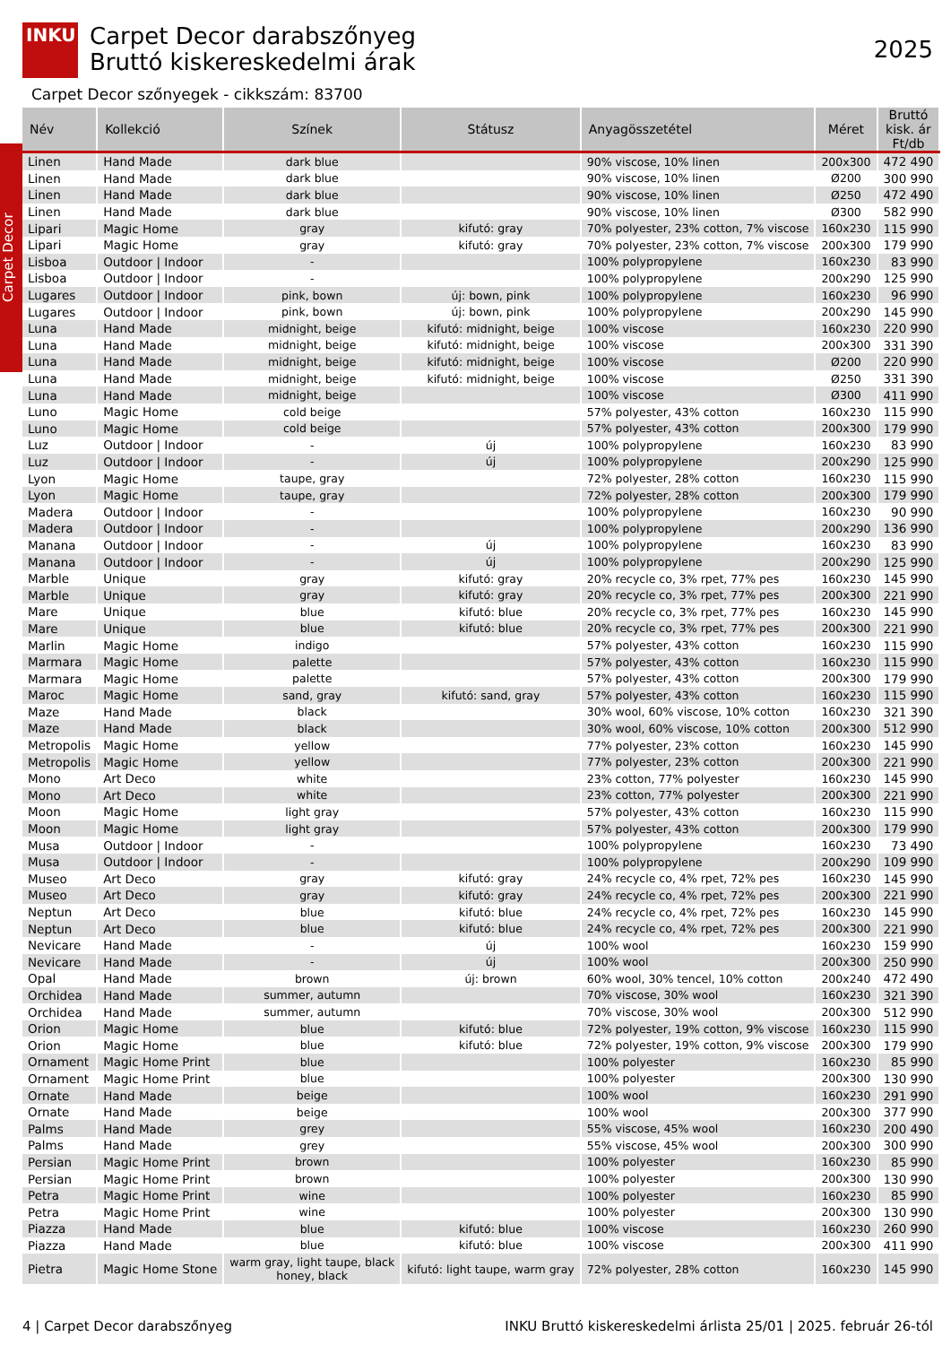INKU
Carpet Decor
Carpet Decor darabszőnyeg
Bruttó kiskereskedelmi árak
2025
Carpet Decor szőnyegek - cikkszám: 83700
| Név | Kollekció | Színek | Státusz | Anyagösszetétel | Méret | Bruttó kisk. ár Ft/db |
| --- | --- | --- | --- | --- | --- | --- |
| Linen | Hand Made | dark blue | | 90% viscose, 10% linen | 200x300 | 472 490 |
| Linen | Hand Made | dark blue | | 90% viscose, 10% linen | Ø200 | 300 990 |
| Linen | Hand Made | dark blue | | 90% viscose, 10% linen | Ø250 | 472 490 |
| Linen | Hand Made | dark blue | | 90% viscose, 10% linen | Ø300 | 582 990 |
| Lipari | Magic Home | gray | kifutó: gray | 70% polyester, 23% cotton, 7% viscose | 160x230 | 115 990 |
| Lipari | Magic Home | gray | kifutó: gray | 70% polyester, 23% cotton, 7% viscose | 200x300 | 179 990 |
| Lisboa | Outdoor / Indoor | - | | 100% polypropylene | 160x230 | 83 990 |
| Lisboa | Outdoor / Indoor | - | | 100% polypropylene | 200x290 | 125 990 |
| Lugares | Outdoor / Indoor | pink, bown | új: bown, pink | 100% polypropylene | 160x230 | 96 990 |
| Lugares | Outdoor / Indoor | pink, bown | új: bown, pink | 100% polypropylene | 200x290 | 145 990 |
| Luna | Hand Made | midnight, beige | kifutó: midnight, beige | 100% viscose | 160x230 | 220 990 |
| Luna | Hand Made | midnight, beige | kifutó: midnight, beige | 100% viscose | 200x300 | 331 390 |
| Luna | Hand Made | midnight, beige | kifutó: midnight, beige | 100% viscose | Ø200 | 220 990 |
| Luna | Hand Made | midnight, beige | kifutó: midnight, beige | 100% viscose | Ø250 | 331 390 |
| Luna | Hand Made | midnight, beige | | 100% viscose | Ø300 | 411 990 |
| Luno | Magic Home | cold beige | | 57% polyester, 43% cotton | 160x230 | 115 990 |
| Luno | Magic Home | cold beige | | 57% polyester, 43% cotton | 200x300 | 179 990 |
| Luz | Outdoor / Indoor | - | új | 100% polypropylene | 160x230 | 83 990 |
| Luz | Outdoor / Indoor | - | új | 100% polypropylene | 200x290 | 125 990 |
| Lyon | Magic Home | taupe, gray | | 72% polyester, 28% cotton | 160x230 | 115 990 |
| Lyon | Magic Home | taupe, gray | | 72% polyester, 28% cotton | 200x300 | 179 990 |
| Madera | Outdoor / Indoor | - | | 100% polypropylene | 160x230 | 90 990 |
| Madera | Outdoor / Indoor | - | | 100% polypropylene | 200x290 | 136 990 |
| Manana | Outdoor / Indoor | - | új | 100% polypropylene | 160x230 | 83 990 |
| Manana | Outdoor / Indoor | - | új | 100% polypropylene | 200x290 | 125 990 |
| Marble | Unique | gray | kifutó: gray | 20% recycle co, 3% rpet, 77% pes | 160x230 | 145 990 |
| Marble | Unique | gray | kifutó: gray | 20% recycle co, 3% rpet, 77% pes | 200x300 | 221 990 |
| Mare | Unique | blue | kifutó: blue | 20% recycle co, 3% rpet, 77% pes | 160x230 | 145 990 |
| Mare | Unique | blue | kifutó: blue | 20% recycle co, 3% rpet, 77% pes | 200x300 | 221 990 |
| Marlin | Magic Home | indigo | | 57% polyester, 43% cotton | 160x230 | 115 990 |
| Marmara | Magic Home | palette | | 57% polyester, 43% cotton | 160x230 | 115 990 |
| Marmara | Magic Home | palette | | 57% polyester, 43% cotton | 200x300 | 179 990 |
| Maroc | Magic Home | sand, gray | kifutó: sand, gray | 57% polyester, 43% cotton | 160x230 | 115 990 |
| Maze | Hand Made | black | | 30% wool, 60% viscose, 10% cotton | 160x230 | 321 390 |
| Maze | Hand Made | black | | 30% wool, 60% viscose, 10% cotton | 200x300 | 512 990 |
| Metropolis | Magic Home | yellow | | 77% polyester, 23% cotton | 160x230 | 145 990 |
| Metropolis | Magic Home | yellow | | 77% polyester, 23% cotton | 200x300 | 221 990 |
| Mono | Art Deco | white | | 23% cotton, 77% polyester | 160x230 | 145 990 |
| Mono | Art Deco | white | | 23% cotton, 77% polyester | 200x300 | 221 990 |
| Moon | Magic Home | light gray | | 57% polyester, 43% cotton | 160x230 | 115 990 |
| Moon | Magic Home | light gray | | 57% polyester, 43% cotton | 200x300 | 179 990 |
| Musa | Outdoor / Indoor | - | | 100% polypropylene | 160x230 | 73 490 |
| Musa | Outdoor / Indoor | - | | 100% polypropylene | 200x290 | 109 990 |
| Museo | Art Deco | gray | kifutó: gray | 24% recycle co, 4% rpet, 72% pes | 160x230 | 145 990 |
| Museo | Art Deco | gray | kifutó: gray | 24% recycle co, 4% rpet, 72% pes | 200x300 | 221 990 |
| Neptun | Art Deco | blue | kifutó: blue | 24% recycle co, 4% rpet, 72% pes | 160x230 | 145 990 |
| Neptun | Art Deco | blue | kifutó: blue | 24% recycle co, 4% rpet, 72% pes | 200x300 | 221 990 |
| Nevicare | Hand Made | - | új | 100% wool | 160x230 | 159 990 |
| Nevicare | Hand Made | - | új | 100% wool | 200x300 | 250 990 |
| Opal | Hand Made | brown | új: brown | 60% wool, 30% tencel, 10% cotton | 200x240 | 472 490 |
| Orchidea | Hand Made | summer, autumn | | 70% viscose, 30% wool | 160x230 | 321 390 |
| Orchidea | Hand Made | summer, autumn | | 70% viscose, 30% wool | 200x300 | 512 990 |
| Orion | Magic Home | blue | kifutó: blue | 72% polyester, 19% cotton, 9% viscose | 160x230 | 115 990 |
| Orion | Magic Home | blue | kifutó: blue | 72% polyester, 19% cotton, 9% viscose | 200x300 | 179 990 |
| Ornament | Magic Home Print | blue | | 100% polyester | 160x230 | 85 990 |
| Ornament | Magic Home Print | blue | | 100% polyester | 200x300 | 130 990 |
| Ornate | Hand Made | beige | | 100% wool | 160x230 | 291 990 |
| Ornate | Hand Made | beige | | 100% wool | 200x300 | 377 990 |
| Palms | Hand Made | grey | | 55% viscose, 45% wool | 160x230 | 200 490 |
| Palms | Hand Made | grey | | 55% viscose, 45% wool | 200x300 | 300 990 |
| Persian | Magic Home Print | brown | | 100% polyester | 160x230 | 85 990 |
| Persian | Magic Home Print | brown | | 100% polyester | 200x300 | 130 990 |
| Petra | Magic Home Print | wine | | 100% polyester | 160x230 | 85 990 |
| Petra | Magic Home Print | wine | | 100% polyester | 200x300 | 130 990 |
| Piazza | Hand Made | blue | kifutó: blue | 100% viscose | 160x230 | 260 990 |
| Piazza | Hand Made | blue | kifutó: blue | 100% viscose | 200x300 | 411 990 |
| Pietra | Magic Home Stone | warm gray, light taupe, black honey, black | kifutó: light taupe, warm gray | 72% polyester, 28% cotton | 160x230 | 145 990 |
4 | Carpet Decor darabszőnyeg INKU Bruttó kiskereskedelmi árlista 25/01 | 2025. február 26-tól